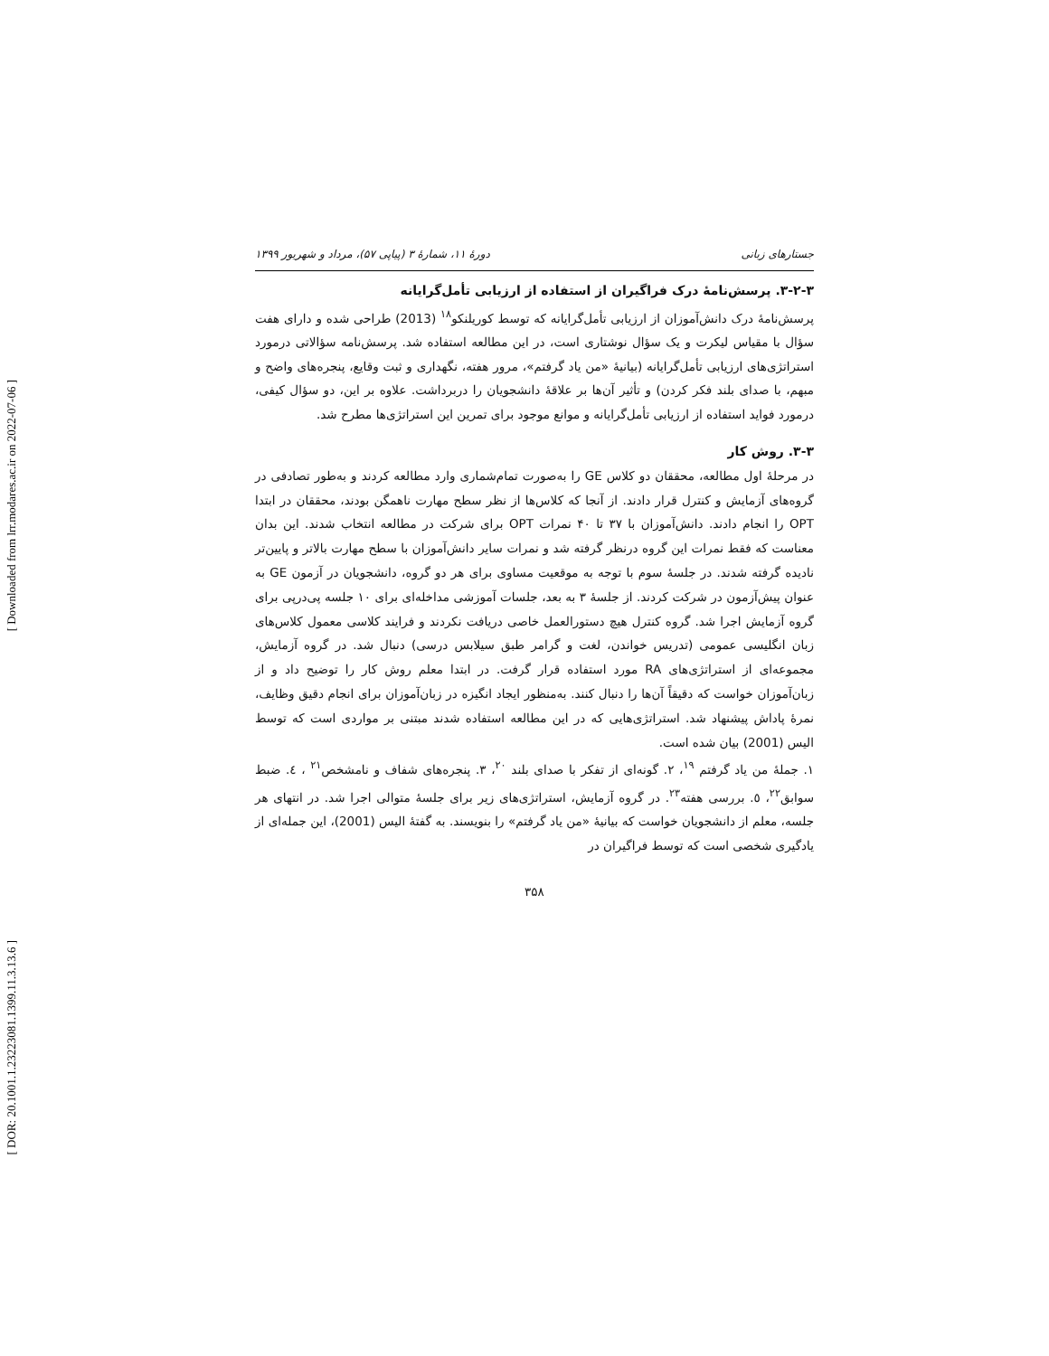[ Downloaded from lrr.modares.ac.ir on 2022-07-06 ]
[ DOR: 20.1001.1.23223081.1399.11.3.13.6 ]
جستارهای زبانی دورهٔ ۱۱، شمارهٔ ۳ (پیاپی ۵۷)، مرداد و شهریور ۱۳۹۹
۳-۲-۳. پرسش‌نامهٔ درک فراگیران از استفاده از ارزیابی تأمل‌گرایانه
پرسش‌نامهٔ درک دانش‌آموزان از ارزیابی تأمل‌گرایانه که توسط کوریلنکو<sup>۱۸</sup> (2013) طراحی شده و دارای هفت سؤال با مقیاس لیکرت و یک سؤال نوشتاری است، در این مطالعه استفاده شد. پرسش‌نامه سؤالاتی درمورد استراتژی‌های ارزیابی تأمل‌گرایانه (بیانیهٔ «من یاد گرفتم»، مرور هفته، نگهداری و ثبت وقایع، پنجره‌های واضح و مبهم، با صدای بلند فکر کردن) و تأثیر آن‌ها بر علاقهٔ دانشجویان را دربرداشت. علاوه بر این، دو سؤال کیفی، درمورد فواید استفاده از ارزیابی تأمل‌گرایانه و موانع موجود برای تمرین این استراتژی‌ها مطرح شد.
۳-۳. روش کار
در مرحلهٔ اول مطالعه، محققان دو کلاس GE را به‌صورت تمام‌شماری وارد مطالعه کردند و به‌طور تصادفی در گروه‌های آزمایش و کنترل قرار دادند. از آنجا که کلاس‌ها از نظر سطح مهارت ناهمگن بودند، محققان در ابتدا OPT را انجام دادند. دانش‌آموزان با ۳۷ تا ۴۰ نمرات OPT برای شرکت در مطالعه انتخاب شدند. این بدان معناست که فقط نمرات این گروه درنظر گرفته شد و نمرات سایر دانش‌آموزان با سطح مهارت بالاتر و پایین‌تر نادیده گرفته شدند. در جلسهٔ سوم با توجه به موقعیت مساوی برای هر دو گروه، دانشجویان در آزمون GE به عنوان پیش‌آزمون در شرکت کردند. از جلسهٔ ۳ به بعد، جلسات آموزشی مداخله‌ای برای ۱۰ جلسه پی‌درپی برای گروه آزمایش اجرا شد. گروه کنترل هیچ دستورالعمل خاصی دریافت نکردند و فرایند کلاسی معمول کلاس‌های زبان انگلیسی عمومی (تدریس خواندن، لغت و گرامر طبق سیلابس درسی) دنبال شد. در گروه آزمایش، مجموعه‌ای از استراتژی‌های RA مورد استفاده قرار گرفت. در ابتدا معلم روش کار را توضیح داد و از زبان‌آموزان خواست که دقیقاً آن‌ها را دنبال کنند. به‌منظور ایجاد انگیزه در زبان‌آموزان برای انجام دقیق وظایف، نمرهٔ پاداش پیشنهاد شد. استراتژی‌هایی که در این مطالعه استفاده شدند مبتنی بر مواردی است که توسط الیس (2001) بیان شده است.
۱. جملهٔ من یاد گرفتم <sup>۱۹</sup>، ۲. گونه‌ای از تفکر با صدای بلند <sup>۲۰</sup>، ۳. پنجره‌های شفاف و نامشخص<sup>۲۱</sup> ، ٤. ضبط سوابق<sup>۲۲</sup>، ٥. بررسی هفته<sup>۲۳</sup>. در گروه آزمایش، استراتژی‌های زیر برای جلسهٔ متوالی اجرا شد. در انتهای هر جلسه، معلم از دانشجویان خواست که بیانیهٔ «من یاد گرفتم» را بنویسند. به گفتهٔ الیس (2001)، این جمله‌ای از یادگیری شخصی است که توسط فراگیران در
۳۵۸